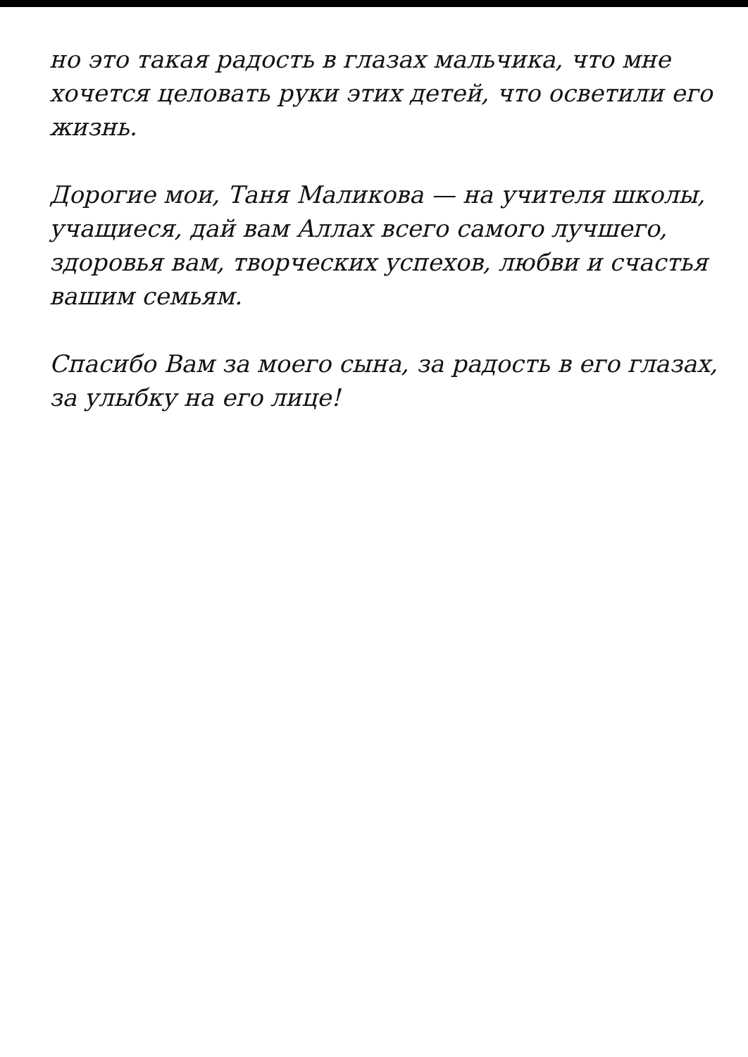но это такая радость в глазах мальчика, что мне хочется целовать руки этих детей, что осветили его жизнь.
Дорогие мои, Таня Маликова — на учителя школы, учащиеся, дай вам Аллах всего самого лучшего, здоровья вам, творческих успехов, любви и счастья вашим семьям.
Спасибо Вам за моего сына, за радость в его глазах, за улыбку на его лице!